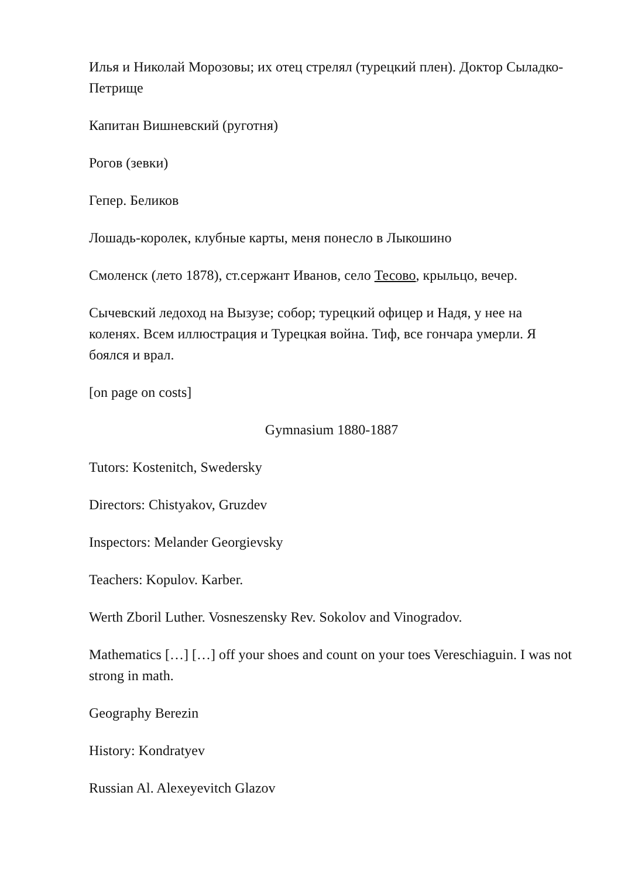Илья и Николай Морозовы; их отец стрелял (турецкий плен). Доктор Сыладко-Петрище
Капитан Вишневский (руготня)
Рогов (зевки)
Гепер. Беликов
Лошадь-королек, клубные карты, меня понесло в Лыкошино
Смоленск (лето 1878), ст.сержант Иванов, село Тесово, крыльцо, вечер.
Сычевский ледоход на Вызузе; собор; турецкий офицер и Надя, у нее на коленях. Всем иллюстрация и Турецкая война. Тиф, все гончара умерли. Я боялся и врал.
[on page on costs]
Gymnasium 1880-1887
Tutors: Kostenitch, Swedersky
Directors: Chistyakov, Gruzdev
Inspectors: Melander Georgievsky
Teachers: Kopulov. Karber.
Werth Zboril Luther. Vosneszensky Rev. Sokolov and Vinogradov.
Mathematics […] […] off your shoes and count on your toes Vereschiaguin. I was not strong in math.
Geography Berezin
History: Kondratyev
Russian Al. Alexeyevitch Glazov